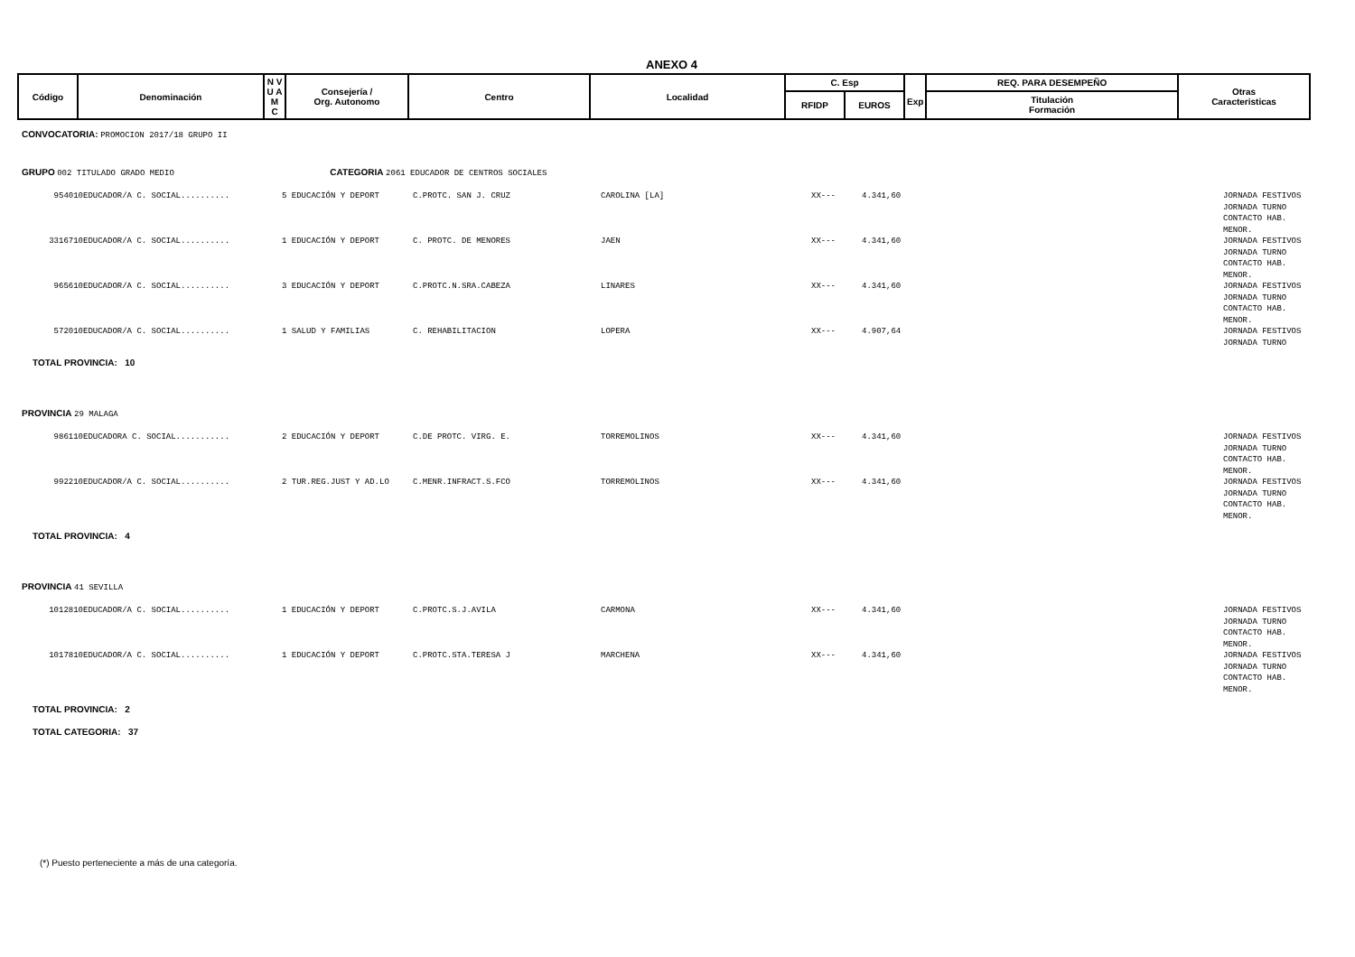ANEXO 4
| Código | Denominación | N V U A M C | Consejería / Org. Autonomo | Centro | Localidad | C. Esp | | Exp | REQ. PARA DESEMPEÑO | Otras Caracteristicas |
| --- | --- | --- | --- | --- | --- | --- | --- | --- | --- | --- |
| | | | | | | RFIDP | EUROS | | Titulación Formación | |
CONVOCATORIA: PROMOCION 2017/18 GRUPO II
GRUPO 002 TITULADO GRADO MEDIO CATEGORIA 2061 EDUCADOR DE CENTROS SOCIALES
| 954010 | EDUCADOR/A C. SOCIAL.......... | 5 EDUCACIÓN Y DEPORT | C.PROTC. SAN J. CRUZ | CAROLINA [LA] | XX--- | 4.341,60 | JORNADA FESTIVOS JORNADA TURNO CONTACTO HAB. MENOR. |
| 3316710 | EDUCADOR/A C. SOCIAL.......... | 1 EDUCACIÓN Y DEPORT | C. PROTC. DE MENORES | JAEN | XX--- | 4.341,60 | JORNADA FESTIVOS JORNADA TURNO CONTACTO HAB. MENOR. |
| 965610 | EDUCADOR/A C. SOCIAL.......... | 3 EDUCACIÓN Y DEPORT | C.PROTC.N.SRA.CABEZA | LINARES | XX--- | 4.341,60 | JORNADA FESTIVOS JORNADA TURNO CONTACTO HAB. MENOR. |
| 572010 | EDUCADOR/A C. SOCIAL.......... | 1 SALUD Y FAMILIAS | C. REHABILITACION | LOPERA | XX--- | 4.907,64 | JORNADA FESTIVOS JORNADA TURNO |
TOTAL PROVINCIA: 10
PROVINCIA 29 MALAGA
| 986110 | EDUCADORA C. SOCIAL........... | 2 EDUCACIÓN Y DEPORT | C.DE PROTC. VIRG. E. | TORREMOLINOS | XX--- | 4.341,60 | JORNADA FESTIVOS JORNADA TURNO CONTACTO HAB. MENOR. |
| 992210 | EDUCADOR/A C. SOCIAL.......... | 2 TUR.REG.JUST Y AD.LO | C.MENR.INFRACT.S.FCO | TORREMOLINOS | XX--- | 4.341,60 | JORNADA FESTIVOS JORNADA TURNO CONTACTO HAB. MENOR. |
TOTAL PROVINCIA: 4
PROVINCIA 41 SEVILLA
| 1012810 | EDUCADOR/A C. SOCIAL.......... | 1 EDUCACIÓN Y DEPORT | C.PROTC.S.J.AVILA | CARMONA | XX--- | 4.341,60 | JORNADA FESTIVOS JORNADA TURNO CONTACTO HAB. MENOR. |
| 1017810 | EDUCADOR/A C. SOCIAL.......... | 1 EDUCACIÓN Y DEPORT | C.PROTC.STA.TERESA J | MARCHENA | XX--- | 4.341,60 | JORNADA FESTIVOS JORNADA TURNO CONTACTO HAB. MENOR. |
TOTAL PROVINCIA: 2
TOTAL CATEGORIA: 37
(*) Puesto perteneciente a más de una categoría.